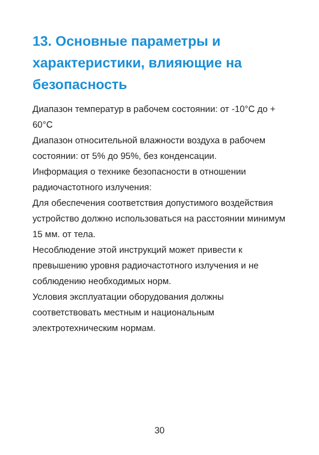13. Основные параметры и характеристики, влияющие на безопасность
Диапазон температур в рабочем состоянии: от -10°C до + 60°C
Диапазон относительной влажности воздуха в рабочем состоянии: от 5% до 95%, без конденсации.
Информация о технике безопасности в отношении радиочастотного излучения:
Для обеспечения соответствия допустимого воздействия устройство должно использоваться на расстоянии минимум 15 мм. от тела.
Несоблюдение этой инструкций может привести к превышению уровня радиочастотного излучения и не соблюдению необходимых норм.
Условия эксплуатации оборудования должны соответствовать местным и национальным электротехническим нормам.
30